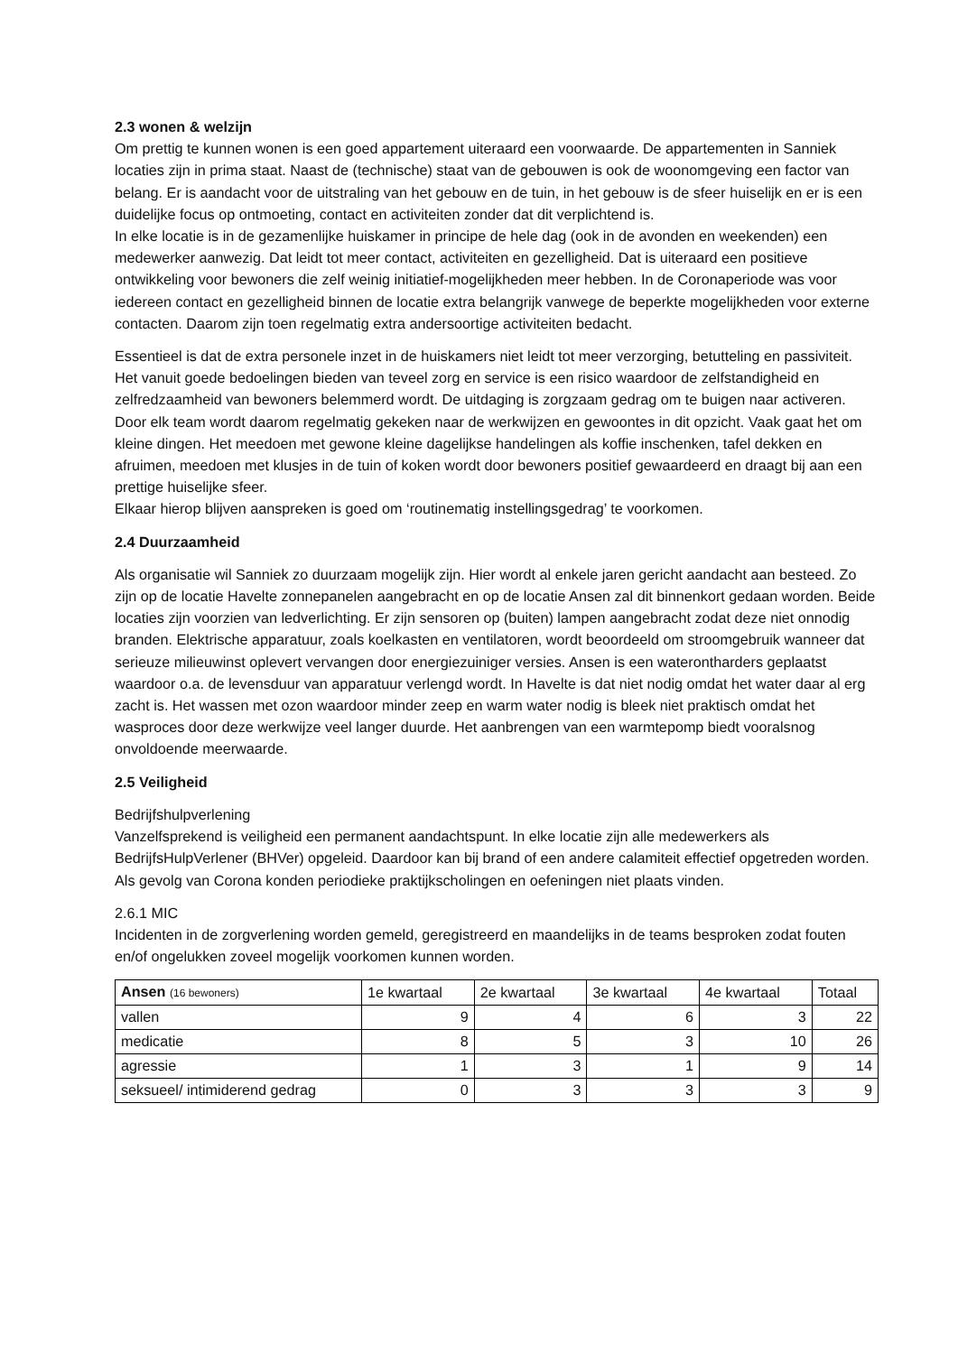2.3 wonen & welzijn
Om prettig te kunnen wonen is een goed appartement uiteraard een voorwaarde. De appartementen in Sanniek locaties zijn in prima staat. Naast de (technische) staat van de gebouwen is ook de woonomgeving een factor van belang. Er is aandacht voor de uitstraling van het gebouw en de tuin, in het gebouw is de sfeer huiselijk en er is een duidelijke focus op ontmoeting, contact en activiteiten zonder dat dit verplichtend is.
In elke locatie is in de gezamenlijke huiskamer in principe de hele dag (ook in de avonden en weekenden) een medewerker aanwezig. Dat leidt tot meer contact, activiteiten en gezelligheid. Dat is uiteraard een positieve ontwikkeling voor bewoners die zelf weinig initiatief-mogelijkheden meer hebben. In de Coronaperiode was voor iedereen contact en gezelligheid binnen de locatie extra belangrijk vanwege de beperkte mogelijkheden voor externe contacten. Daarom zijn toen regelmatig extra andersoortige activiteiten bedacht.
Essentieel is dat de extra personele inzet in de huiskamers niet leidt tot meer verzorging, betutteling en passiviteit. Het vanuit goede bedoelingen bieden van teveel zorg en service is een risico waardoor de zelfstandigheid en zelfredzaamheid van bewoners belemmerd wordt. De uitdaging is zorgzaam gedrag om te buigen naar activeren. Door elk team wordt daarom regelmatig gekeken naar de werkwijzen en gewoontes in dit opzicht. Vaak gaat het om kleine dingen. Het meedoen met gewone kleine dagelijkse handelingen als koffie inschenken, tafel dekken en afruimen, meedoen met klusjes in de tuin of koken wordt door bewoners positief gewaardeerd en draagt bij aan een prettige huiselijke sfeer.
Elkaar hierop blijven aanspreken is goed om ‘routinematig instellingsgedrag’ te voorkomen.
2.4 Duurzaamheid
Als organisatie wil Sanniek zo duurzaam mogelijk zijn. Hier wordt al enkele jaren gericht aandacht aan besteed. Zo zijn op de locatie Havelte zonnepanelen aangebracht en op de locatie Ansen zal dit binnenkort gedaan worden. Beide locaties zijn voorzien van ledverlichting. Er zijn sensoren op (buiten) lampen aangebracht zodat deze niet onnodig branden. Elektrische apparatuur, zoals koelkasten en ventilatoren, wordt beoordeeld om stroomgebruik wanneer dat serieuze milieuwinst oplevert vervangen door energiezuiniger versies. Ansen is een waterontharders geplaatst waardoor o.a. de levensduur van apparatuur verlengd wordt. In Havelte is dat niet nodig omdat het water daar al erg zacht is. Het wassen met ozon waardoor minder zeep en warm water nodig is bleek niet praktisch omdat het wasproces door deze werkwijze veel langer duurde. Het aanbrengen van een warmtepomp biedt vooralsnog onvoldoende meerwaarde.
2.5 Veiligheid
Bedrijfshulpverlening
Vanzelfsprekend is veiligheid een permanent aandachtspunt. In elke locatie zijn alle medewerkers als BedrijfsHulpVerlener (BHVer) opgeleid. Daardoor kan bij brand of een andere calamiteit effectief opgetreden worden. Als gevolg van Corona konden periodieke praktijkscholingen en oefeningen niet plaats vinden.
2.6.1 MIC
Incidenten in de zorgverlening worden gemeld, geregistreerd en maandelijks in de teams besproken zodat fouten en/of ongelukken zoveel mogelijk voorkomen kunnen worden.
| Ansen (16 bewoners) | 1e kwartaal | 2e kwartaal | 3e kwartaal | 4e kwartaal | Totaal |
| vallen | 9 | 4 | 6 | 3 | 22 |
| medicatie | 8 | 5 | 3 | 10 | 26 |
| agressie | 1 | 3 | 1 | 9 | 14 |
| seksueel/ intimiderend gedrag | 0 | 3 | 3 | 3 | 9 |